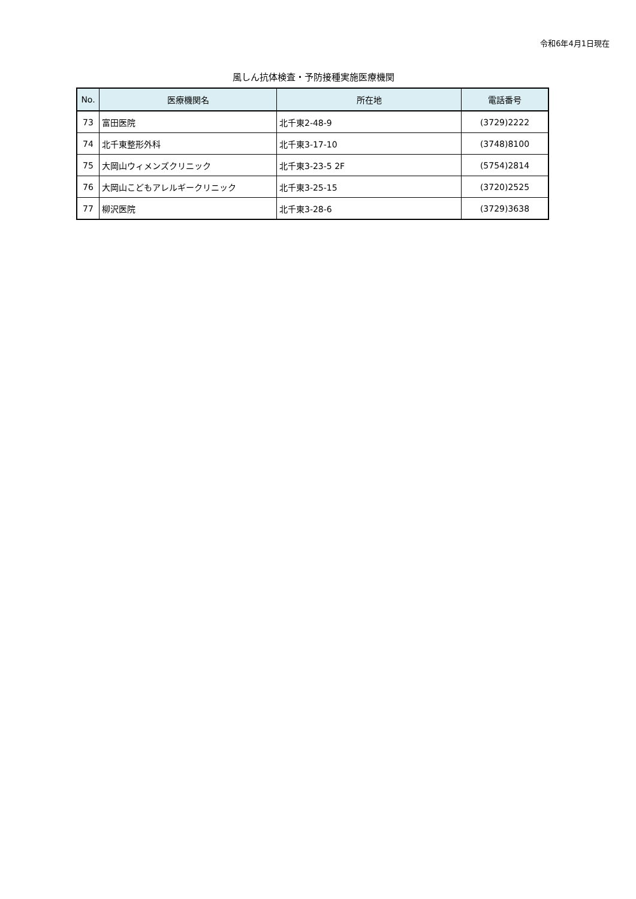令和6年4月1日現在
風しん抗体検査・予防接種実施医療機関
| No. | 医療機関名 | 所在地 | 電話番号 |
| --- | --- | --- | --- |
| 73 | 富田医院 | 北千東2-48-9 | (3729)2222 |
| 74 | 北千東整形外科 | 北千東3-17-10 | (3748)8100 |
| 75 | 大岡山ウィメンズクリニック | 北千東3-23-5 2F | (5754)2814 |
| 76 | 大岡山こどもアレルギークリニック | 北千東3-25-15 | (3720)2525 |
| 77 | 柳沢医院 | 北千東3-28-6 | (3729)3638 |